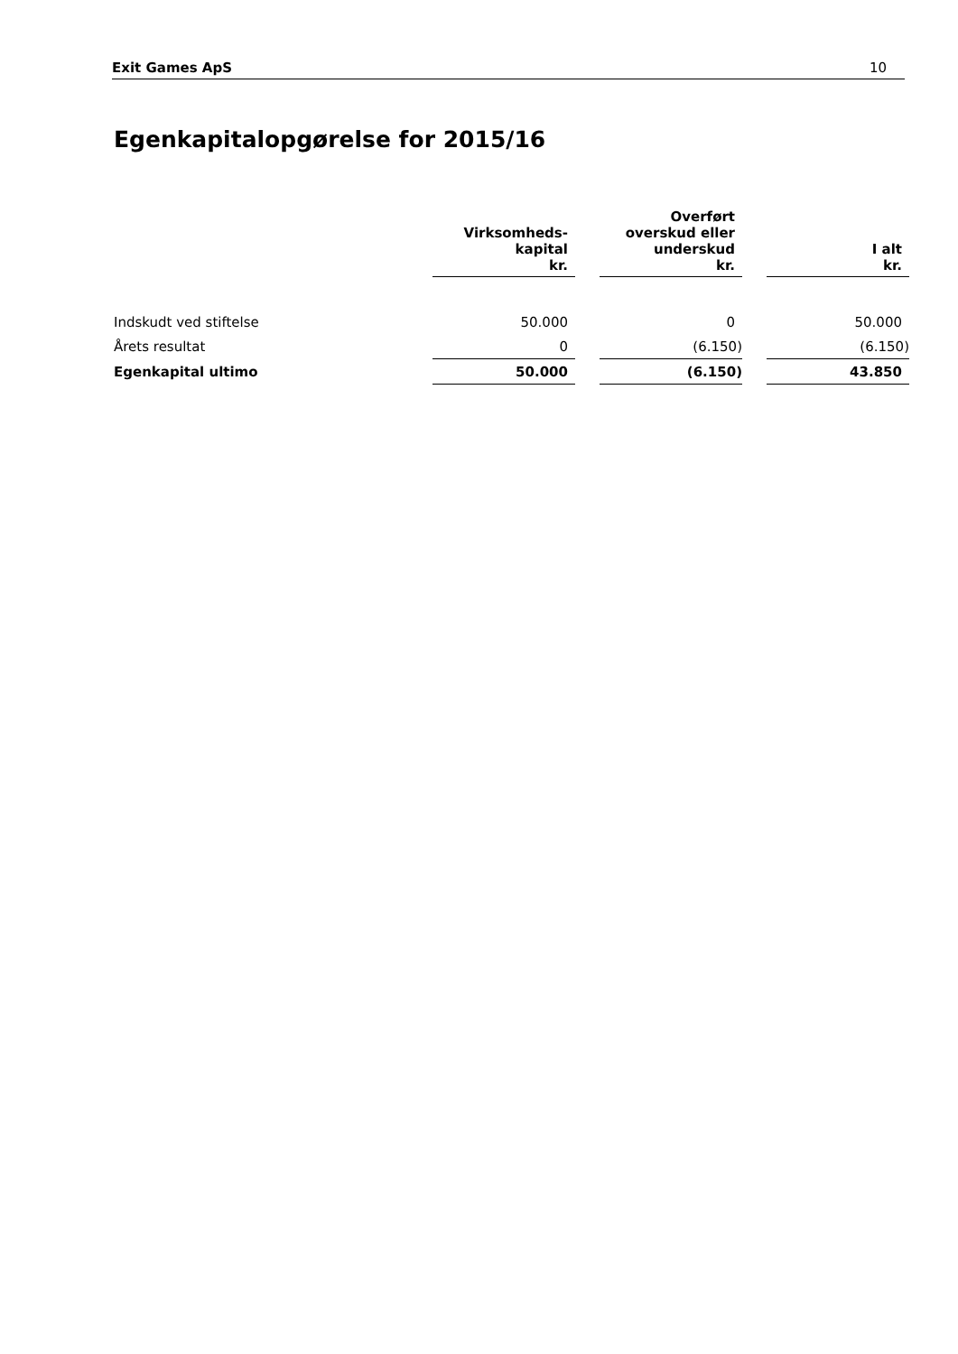Exit Games ApS 10
Egenkapitalopgørelse for 2015/16
| | Virksomheds- kapital kr. | | Overført overskud eller underskud kr. | | I alt kr. |
| --- | --- | --- | --- | --- | --- |
| Indskudt ved stiftelse | 50.000 | | 0 | | 50.000 |
| Årets resultat | 0 | | (6.150) | | (6.150) |
| Egenkapital ultimo | 50.000 | | (6.150) | | 43.850 |